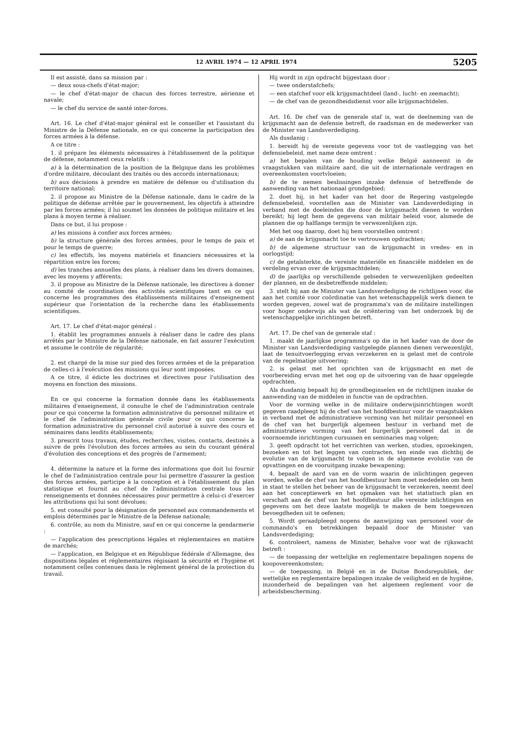12 AVRIL 1974 — 12 APRIL 1974 5205
Il est assisté, dans sa mission par :
— deux sous-chefs d'état-major;
— le chef d'état-major de chacun des forces terrestre, aérienne et navale;
— le chef du service de santé inter-forces.
Art. 16. Le chef d'état-major général est le conseiller et l'assistant du Ministre de la Défense nationale, en ce qui concerne la participation des forces armées à la défense.
A ce titre :
1. il prépare les éléments nécessaires à l'établissement de la politique de défense, notamment ceux relatifs :
a) à la détermination de la position de la Belgique dans les problèmes d'ordre militaire, découlant des traités ou des accords internationaux;
b) aux décisions à prendre en matière de défense ou d'utilisation du territoire national;
2. il propose au Ministre de la Défense nationale, dans le cadre de la politique de défense arrêtée par le gouvernement, les objectifs à atteindre par les forces armées; il lui soumet les données de politique militaire et les plans à moyen terme à réaliser.
Dans ce but, il lui propose :
a) les missions à confier aux forces armées;
b) la structure générale des forces armées, pour le temps de paix et pour le temps de guerre;
c) les effectifs, les moyens matériels et financiers nécessaires et la répartition entre les forces;
d) les tranches annuelles des plans, à réaliser dans les divers domaines, avec les moyens y afférents;
3. il propose au Ministre de la Défense nationale, les directives à donner au comité de coordination des activités scientifiques tant en ce qui concerne les programmes des établissements militaires d'enseignement supérieur que l'orientation de la recherche dans les établissements scientifiques.
Art. 17. Le chef d'état-major général :
1. établit les programmes annuels à réaliser dans le cadre des plans arrêtés par le Ministre de la Défense nationale, en fait assurer l'exécution et assume le contrôle de régularité;
2. est chargé de la mise sur pied des forces armées et de la préparation de celles-ci à l'exécution des missions qui leur sont imposées.
A ce titre, il édicte les doctrines et directives pour l'utilisation des moyens en fonction des missions.
En ce qui concerne la formation donnée dans les établissements militaires d'enseignement, il consulte le chef de l'administration centrale pour ce qui concerne la formation administrative du personnel militaire et le chef de l'administration générale civile pour ce qui concerne la formation administrative du personnel civil autorisé à suivre des cours et séminaires dans lesdits établissements;
3. prescrit tous travaux, études, recherches, visites, contacts, destinés à suivre de près l'évolution des forces armées au sein du courant général d'évolution des conceptions et des progrès de l'armement;
4. détermine la nature et la forme des informations que doit lui fournir le chef de l'administration centrale pour lui permettre d'assurer la gestion des forces armées, participe à la conception et à l'établissement du plan statistique et fournit au chef de l'administration centrale tous les renseignements et données nécessaires pour permettre à celui-ci d'exercer les attributions qui lui sont dévolues;
5. est consulté pour la désignation de personnel aux commandements et emplois déterminés par le Ministre de la Défense nationale;
6. contrôle, au nom du Ministre, sauf en ce qui concerne la gendarmerie :
— l'application des prescriptions légales et réglementaires en matière de marchés;
— l'application, en Belgique et en République fédérale d'Allemagne, des dispositions légales et réglementaires régissant la sécurité et l'hygiène et notamment celles contenues dans le règlement général de la protection du travail.
Hij wordt in zijn opdracht bijgestaan door :
— twee onderstafchefs;
— een stafchef voor elk krijgsmachtdeel (land-, lucht- en zeemacht);
— de chef van de gezondheidsdienst voor alle krijgsmachtdelen.
Art. 16. De chef van de generale staf is, wat de deelneming van de krijgsmacht aan de defensie betreft, de raadsman en de medewerker van de Minister van Landsverdediging.
Als dusdanig :
1. bereidt hij de vereiste gegevens voor tot de vastlegging van het defensiebeleid, met name deze omtrent :
a) het bepalen van de houding welke België aanneemt in de vraagstukken van militaire aard, die uit de internationale verdragen en overeenkomsten voortvloeien;
b) de te nemen beslissingen inzake defensie of betreffende de aanwending van het nationaal grondgebied;
2. doet hij, in het kader van het door de Regering vastgelegde defensiebeleid, voorstellen aan de Minister van Landsverdediging in verband met de doeleinden die door de krijgsmacht dienen te worden bereikt; hij legt hem de gegevens van militair beleid voor, alsmede de plannen die op halflange termijn te verwezenlijken zijn.
Met het oog daarop, doet hij hem voorstellen omtrent :
a) de aan de krijgsmacht toe te vertrouwen opdrachten;
b) de algemene structuur van de krijgsmacht in vredes- en in oorlogstijd;
c) de getalsterkte, de vereiste materiële en financiële middelen en de verdeling ervan over de krijgsmachtdelen;
d) de jaarlijks op verschillende gebieden te verwezenlijken gedeelten der plannen, en de desbetreffende middelen;
3. stelt hij aan de Minister van Landsverdediging de richtlijnen voor, die aan het comité voor coördinatie van het wetenschappelijk werk dienen te worden gegeven, zowel wat de programma's van de militaire instellingen voor hoger onderwijs als wat de oriëntering van het onderzoek bij de wetenschappelijke inrichtingen betreft.
Art. 17. De chef van de generale staf :
1. maakt de jaarlijkse programma's op die in het kader van de door de Minister van Landsverdediging vastgelegde plannen dienen verwezenlijkt, laat de tenuitvoerlegging ervan verzekeren en is gelast met de controle van de regelmatige uitvoering;
2. is gelast met het oprichten van de krijgsmacht en met de voorbereiding ervan met het oog op de uitvoering van de haar opgelegde opdrachten.
Als dusdanig bepaalt hij de grondbeginselen en de richtlijnen inzake de aanwending van de middelen in functie van de opdrachten.
Voor de vorming welke in de militaire onderwijsinrichtingen wordt gegeven raadpleegt hij de chef van het hoofdbestuur voor de vraagstukken in verband met de administratieve vorming van het militair personeel en de chef van het burgerlijk algemeen bestuur in verband met de administratieve vorming van het burgerlijk personeel dat in de voornoemde inrichtingen cursussen en seminaries mag volgen;
3. geeft opdracht tot het verrichten van werken, studies, opzoekingen, bezoeken en tot het leggen van contracten, ten einde van dichtbij de evolutie van de krijgsmacht te volgen in de algemene evolutie van de opvattingen en de vooruitgang inzake bewapening;
4. bepaalt de aard van en de vorm waarin de inlichtingen gegeven worden, welke de chef van het hoofdbestuur hem moet mededelen om hem in staat te stellen het beheer van de krijgsmacht te verzekeren, neemt deel aan het conceptiewerk en het opmaken van het statistisch plan en verschaft aan de chef van het hoofdbestuur alle vereiste inlichtingen en gegevens om het deze laatste mogelijk te maken de hem toegewezen bevoegdheden uit te oefenen;
5. Wordt geraadpleegd nopens de aanwijzing van personeel voor de commando's en betrekkingen bepaald door de Minister van Landsverdediging;
6. controleert, namens de Minister, behalve voor wat de rijkswacht betreft :
— de toepassing der wettelijke en reglementaire bepalingen nopens de koopovereenkomsten;
— de toepassing, in België en in de Duitse Bondsrepubliek, der wettelijke en reglementaire bepalingen inzake de veiligheid en de hygiëne, inzonderheid de bepalingen van het algemeen reglement voor de arbeidsbescherming.